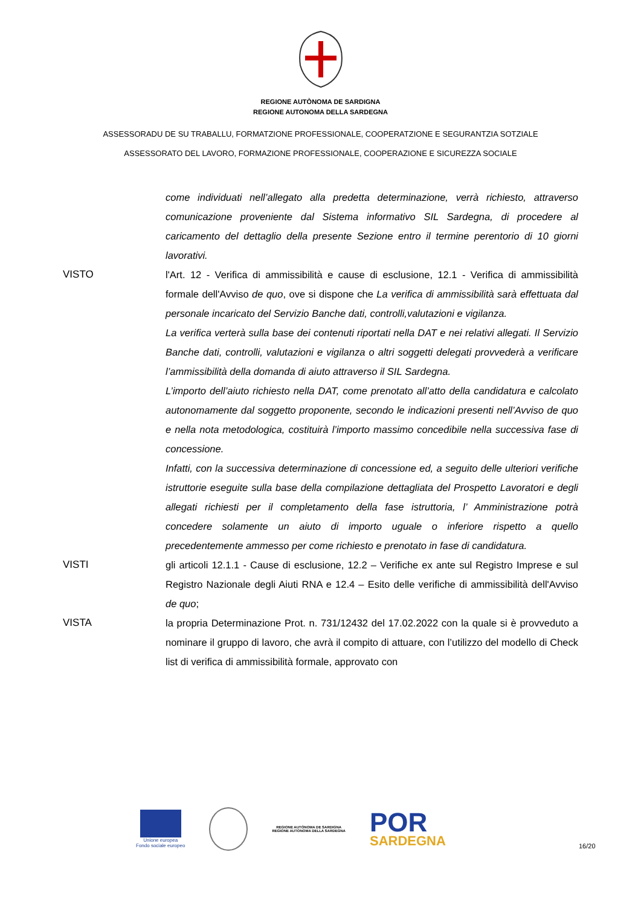REGIONE AUTÒNOMA DE SARDIGNA
REGIONE AUTONOMA DELLA SARDEGNA
ASSESSORADU DE SU TRABALLU, FORMATZIONE PROFESSIONALE, COOPERATZIONE E SEGURANTZIA SOTZIALE
ASSESSORATO DEL LAVORO, FORMAZIONE PROFESSIONALE, COOPERAZIONE E SICUREZZA SOCIALE
come individuati nell’allegato alla predetta determinazione, verrà richiesto, attraverso comunicazione proveniente dal Sistema informativo SIL Sardegna, di procedere al caricamento del dettaglio della presente Sezione entro il termine perentorio di 10 giorni lavorativi.
VISTO l'Art. 12 - Verifica di ammissibilità e cause di esclusione, 12.1 - Verifica di ammissibilità formale dell'Avviso de quo, ove si dispone che La verifica di ammissibilità sarà effettuata dal personale incaricato del Servizio Banche dati, controlli,valutazioni e vigilanza.
La verifica verterà sulla base dei contenuti riportati nella DAT e nei relativi allegati. Il Servizio Banche dati, controlli, valutazioni e vigilanza o altri soggetti delegati provvederà a verificare l’ammissibilità della domanda di aiuto attraverso il SIL Sardegna.
L’importo dell’aiuto richiesto nella DAT, come prenotato all’atto della candidatura e calcolato autonomamente dal soggetto proponente, secondo le indicazioni presenti nell’Avviso de quo e nella nota metodologica, costituirà l’importo massimo concedibile nella successiva fase di concessione.
Infatti, con la successiva determinazione di concessione ed, a seguito delle ulteriori verifiche istruttorie eseguite sulla base della compilazione dettagliata del Prospetto Lavoratori e degli allegati richiesti per il completamento della fase istruttoria, l’ Amministrazione potrà concedere solamente un aiuto di importo uguale o inferiore rispetto a quello precedentemente ammesso per come richiesto e prenotato in fase di candidatura.
VISTI gli articoli 12.1.1 - Cause di esclusione, 12.2 – Verifiche ex ante sul Registro Imprese e sul Registro Nazionale degli Aiuti RNA e 12.4 – Esito delle verifiche di ammissibilità dell'Avviso de quo;
VISTA la propria Determinazione Prot. n. 731/12432 del 17.02.2022 con la quale si è provveduto a nominare il gruppo di lavoro, che avrà il compito di attuare, con l’utilizzo del modello di Check list di verifica di ammissibilità formale, approvato con
Unione europea
Fondo sociale europeo
REGIONE AUTÒNOMA DE SARDIGNA
REGIONE AUTONOMA DELLA SARDEGNA
POR
SARDEGNA
16/20